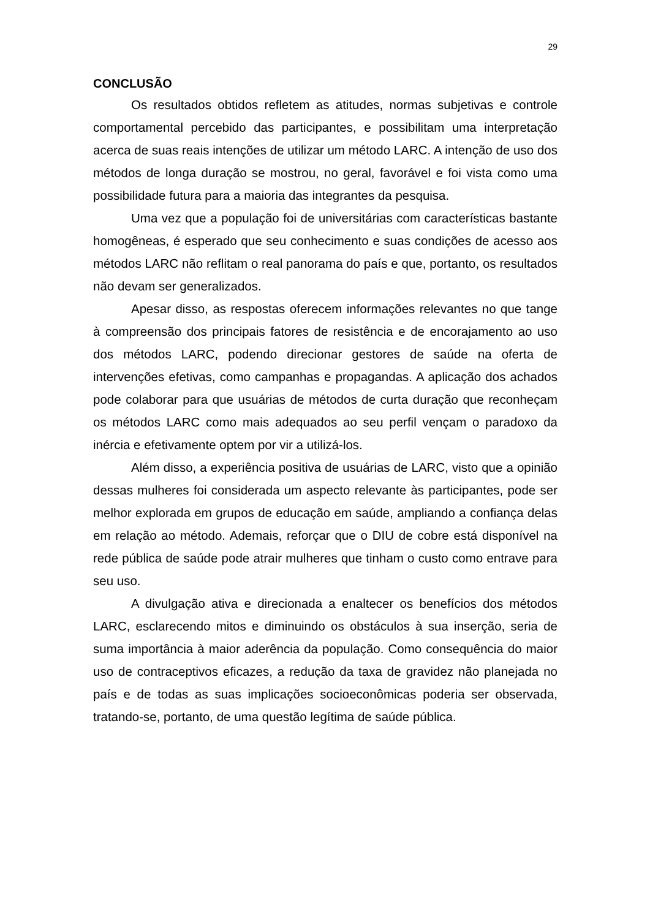29
CONCLUSÃO
Os resultados obtidos refletem as atitudes, normas subjetivas e controle comportamental percebido das participantes, e possibilitam uma interpretação acerca de suas reais intenções de utilizar um método LARC. A intenção de uso dos métodos de longa duração se mostrou, no geral, favorável e foi vista como uma possibilidade futura para a maioria das integrantes da pesquisa.
Uma vez que a população foi de universitárias com características bastante homogêneas, é esperado que seu conhecimento e suas condições de acesso aos métodos LARC não reflitam o real panorama do país e que, portanto, os resultados não devam ser generalizados.
Apesar disso, as respostas oferecem informações relevantes no que tange à compreensão dos principais fatores de resistência e de encorajamento ao uso dos métodos LARC, podendo direcionar gestores de saúde na oferta de intervenções efetivas, como campanhas e propagandas. A aplicação dos achados pode colaborar para que usuárias de métodos de curta duração que reconheçam os métodos LARC como mais adequados ao seu perfil vençam o paradoxo da inércia e efetivamente optem por vir a utilizá-los.
Além disso, a experiência positiva de usuárias de LARC, visto que a opinião dessas mulheres foi considerada um aspecto relevante às participantes, pode ser melhor explorada em grupos de educação em saúde, ampliando a confiança delas em relação ao método. Ademais, reforçar que o DIU de cobre está disponível na rede pública de saúde pode atrair mulheres que tinham o custo como entrave para seu uso.
A divulgação ativa e direcionada a enaltecer os benefícios dos métodos LARC, esclarecendo mitos e diminuindo os obstáculos à sua inserção, seria de suma importância à maior aderência da população. Como consequência do maior uso de contraceptivos eficazes, a redução da taxa de gravidez não planejada no país e de todas as suas implicações socioeconômicas poderia ser observada, tratando-se, portanto, de uma questão legítima de saúde pública.